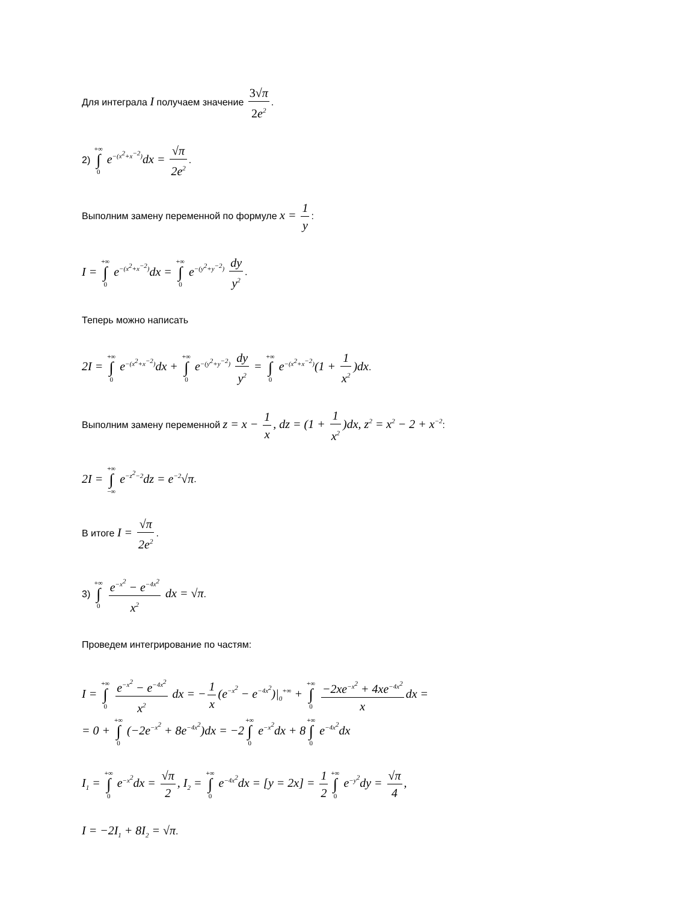Для интеграла I получаем значение 3√π 2e<sup>2</sup>.
2) +∞ ∫ 0 e<sup>−(x<sup>2</sup>+x<sup>−2</sup>)</sup>dx = √π 2e<sup>2</sup>.
Выполним замену переменной по формуле x = 1 y:
I = +∞ ∫ 0 e<sup>−(x<sup>2</sup>+x<sup>−2</sup>)</sup>dx = +∞ ∫ 0 e<sup>−(y<sup>2</sup>+y<sup>−2</sup>)</sup> dy y<sup>2</sup>.
Теперь можно написать
2I = +∞ ∫ 0 e<sup>−(x<sup>2</sup>+x<sup>−2</sup>)</sup>dx + +∞ ∫ 0 e<sup>−(y<sup>2</sup>+y<sup>−2</sup>)</sup> dy y<sup>2</sup> = +∞ ∫ 0 e<sup>−(x<sup>2</sup>+x<sup>−2</sup>)</sup>(1 + 1 x<sup>2</sup>)dx.
Выполним замену переменной z = x − 1 x, dz = (1 + 1 x<sup>2</sup>)dx, z<sup>2</sup> = x<sup>2</sup> − 2 + x<sup>−2</sup>:
2I = +∞ ∫ −∞ e<sup>−z<sup>2</sup>−2</sup>dz = e<sup>−2</sup>√π.
В итоге I = √π 2e<sup>2</sup>.
3) +∞ ∫ 0 e<sup>−x<sup>2</sup></sup> − e<sup>−4x<sup>2</sup></sup> x<sup>2</sup> dx = √π.
Проведем интегрирование по частям:
I = +∞ ∫ 0 e<sup>−x<sup>2</sup></sup> − e<sup>−4x<sup>2</sup></sup> x<sup>2</sup> dx = − 1 x (e<sup>−x<sup>2</sup></sup> − e<sup>−4x<sup>2</sup></sup>)|<sub>0</sub><sup>+∞</sup> + +∞ ∫ 0 −2xe<sup>−x<sup>2</sup></sup> + 4xe<sup>−4x<sup>2</sup></sup> x dx =
= 0 + +∞ ∫ 0 (−2e<sup>−x<sup>2</sup></sup> + 8e<sup>−4x<sup>2</sup></sup>)dx = −2+∞ ∫ 0 e<sup>−x<sup>2</sup></sup>dx + 8+∞ ∫ 0 e<sup>−4x<sup>2</sup></sup>dx
I<sub>1</sub> = +∞ ∫ 0 e<sup>−x<sup>2</sup></sup>dx = √π 2, I<sub>2</sub> = +∞ ∫ 0 e<sup>−4x<sup>2</sup></sup>dx = [y = 2x] = 1 2 +∞ ∫ 0 e<sup>−y<sup>2</sup></sup>dy = √π 4,
I = −2I<sub>1</sub> + 8I<sub>2</sub> = √π.